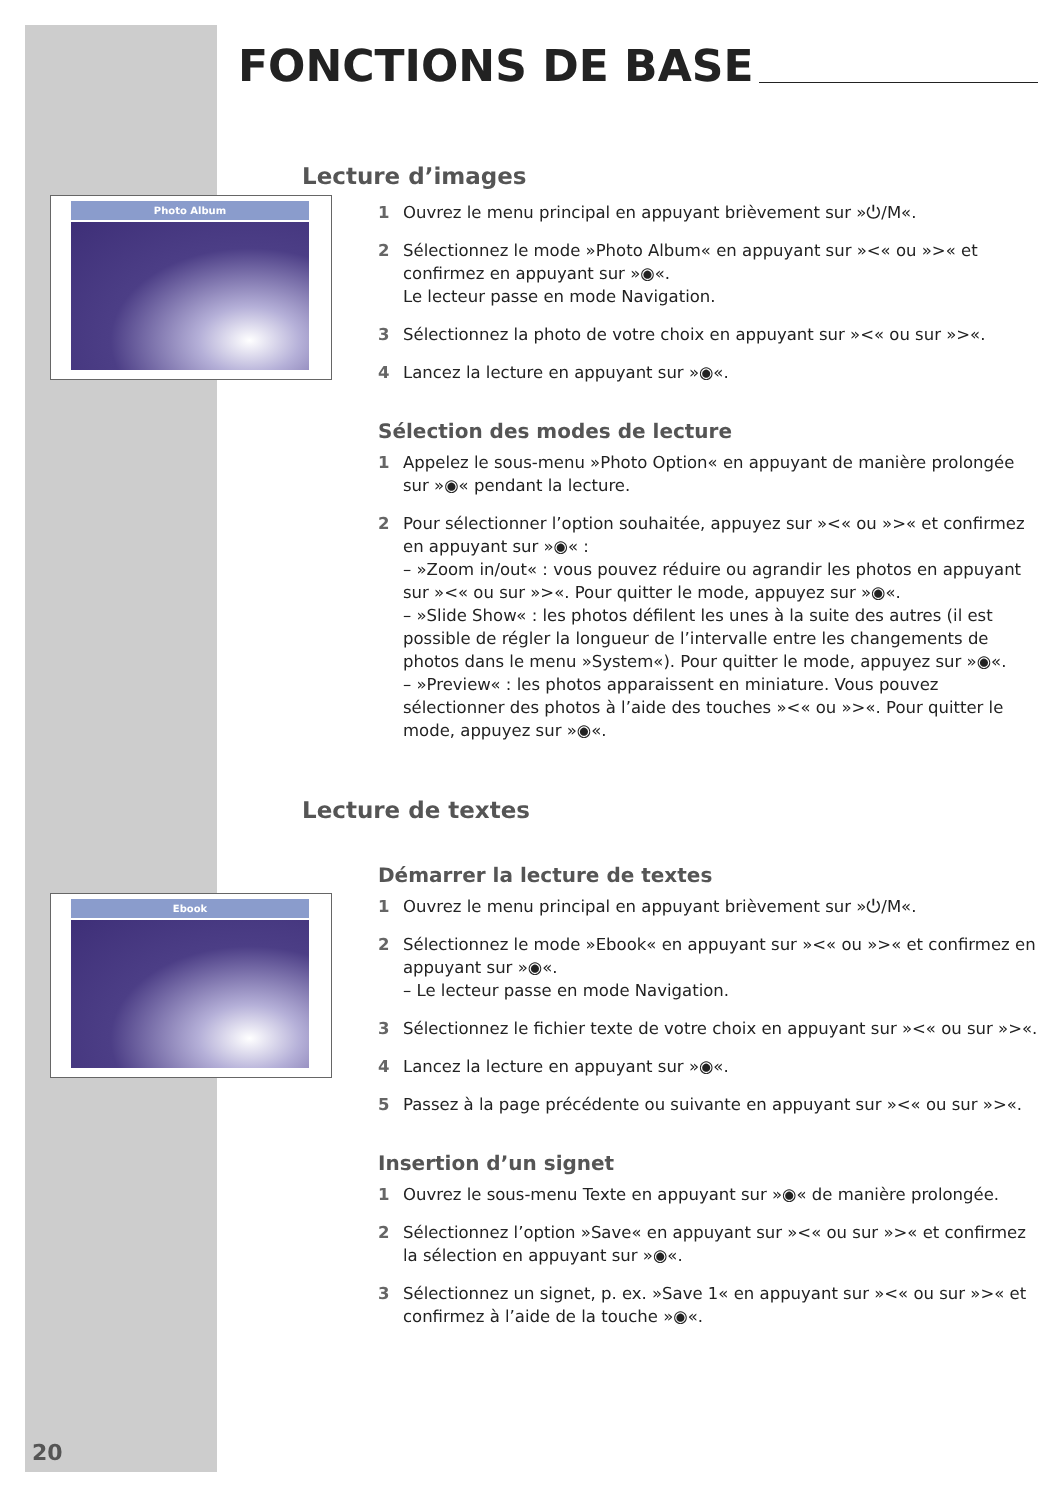Photo Album
Ebook
FONCTIONS DE BASE
Lecture d’images
1 Ouvrez le menu principal en appuyant brièvement sur »⏻/M«.
2 Sélectionnez le mode »Photo Album« en appuyant sur »<« ou »>« et confirmez en appuyant sur »◉«.
Le lecteur passe en mode Navigation.
3 Sélectionnez la photo de votre choix en appuyant sur »<« ou sur »>«.
4 Lancez la lecture en appuyant sur »◉«.
Sélection des modes de lecture
1 Appelez le sous-menu »Photo Option« en appuyant de manière prolongée sur »◉« pendant la lecture.
2 Pour sélectionner l’option souhaitée, appuyez sur »<« ou »>« et confirmez en appuyant sur »◉« :
– »Zoom in/out« : vous pouvez réduire ou agrandir les photos en appuyant sur »<« ou sur »>«. Pour quitter le mode, appuyez sur »◉«.
– »Slide Show« : les photos défilent les unes à la suite des autres (il est possible de régler la longueur de l’intervalle entre les changements de photos dans le menu »System«). Pour quitter le mode, appuyez sur »◉«.
– »Preview« : les photos apparaissent en miniature. Vous pouvez sélectionner des photos à l’aide des touches »<« ou »>«. Pour quitter le mode, appuyez sur »◉«.
Lecture de textes
Démarrer la lecture de textes
1 Ouvrez le menu principal en appuyant brièvement sur »⏻/M«.
2 Sélectionnez le mode »Ebook« en appuyant sur »<« ou »>« et confirmez en appuyant sur »◉«.
– Le lecteur passe en mode Navigation.
3 Sélectionnez le fichier texte de votre choix en appuyant sur »<« ou sur »>«.
4 Lancez la lecture en appuyant sur »◉«.
5 Passez à la page précédente ou suivante en appuyant sur »<« ou sur »>«.
Insertion d’un signet
1 Ouvrez le sous-menu Texte en appuyant sur »◉« de manière prolongée.
2 Sélectionnez l’option »Save« en appuyant sur »<« ou sur »>« et confirmez la sélection en appuyant sur »◉«.
3 Sélectionnez un signet, p. ex. »Save 1« en appuyant sur »<« ou sur »>« et confirmez à l’aide de la touche »◉«.
20